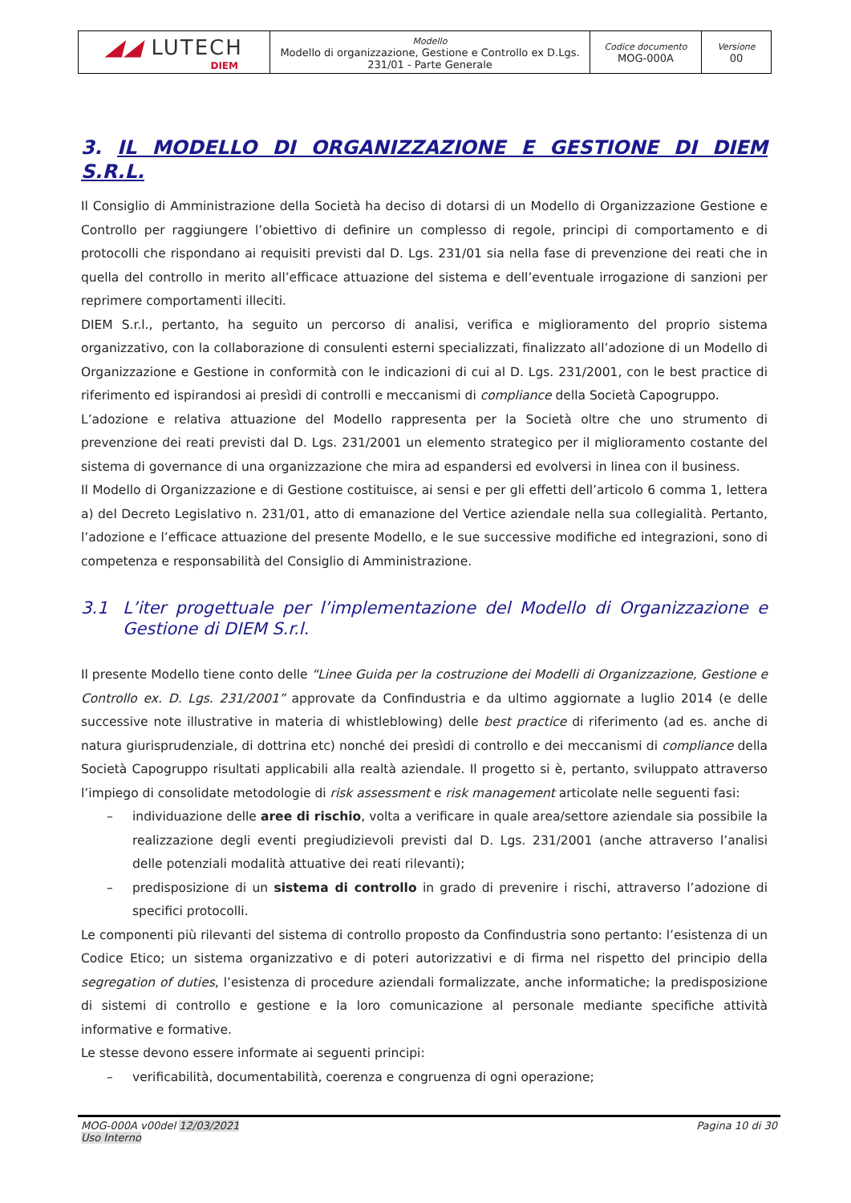| ◢◢ LUTECH DIEM | Modello Modello di organizzazione, Gestione e Controllo ex D.Lgs. 231/01 - Parte Generale | Codice documento MOG-000A | Versione 00 |
3. IL MODELLO DI ORGANIZZAZIONE E GESTIONE DI DIEM S.R.L.
Il Consiglio di Amministrazione della Società ha deciso di dotarsi di un Modello di Organizzazione Gestione e Controllo per raggiungere l’obiettivo di definire un complesso di regole, principi di comportamento e di protocolli che rispondano ai requisiti previsti dal D. Lgs. 231/01 sia nella fase di prevenzione dei reati che in quella del controllo in merito all’efficace attuazione del sistema e dell’eventuale irrogazione di sanzioni per reprimere comportamenti illeciti.
DIEM S.r.l., pertanto, ha seguito un percorso di analisi, verifica e miglioramento del proprio sistema organizzativo, con la collaborazione di consulenti esterni specializzati, finalizzato all’adozione di un Modello di Organizzazione e Gestione in conformità con le indicazioni di cui al D. Lgs. 231/2001, con le best practice di riferimento ed ispirandosi ai presìdi di controlli e meccanismi di compliance della Società Capogruppo.
L’adozione e relativa attuazione del Modello rappresenta per la Società oltre che uno strumento di prevenzione dei reati previsti dal D. Lgs. 231/2001 un elemento strategico per il miglioramento costante del sistema di governance di una organizzazione che mira ad espandersi ed evolversi in linea con il business.
Il Modello di Organizzazione e di Gestione costituisce, ai sensi e per gli effetti dell’articolo 6 comma 1, lettera a) del Decreto Legislativo n. 231/01, atto di emanazione del Vertice aziendale nella sua collegialità. Pertanto, l’adozione e l’efficace attuazione del presente Modello, e le sue successive modifiche ed integrazioni, sono di competenza e responsabilità del Consiglio di Amministrazione.
3.1 L’iter progettuale per l’implementazione del Modello di Organizzazione e Gestione di DIEM S.r.l.
Il presente Modello tiene conto delle “Linee Guida per la costruzione dei Modelli di Organizzazione, Gestione e Controllo ex. D. Lgs. 231/2001” approvate da Confindustria e da ultimo aggiornate a luglio 2014 (e delle successive note illustrative in materia di whistleblowing) delle best practice di riferimento (ad es. anche di natura giurisprudenziale, di dottrina etc) nonché dei presìdi di controllo e dei meccanismi di compliance della Società Capogruppo risultati applicabili alla realtà aziendale. Il progetto si è, pertanto, sviluppato attraverso l’impiego di consolidate metodologie di risk assessment e risk management articolate nelle seguenti fasi:
– individuazione delle aree di rischio, volta a verificare in quale area/settore aziendale sia possibile la realizzazione degli eventi pregiudizievoli previsti dal D. Lgs. 231/2001 (anche attraverso l’analisi delle potenziali modalità attuative dei reati rilevanti);
– predisposizione di un sistema di controllo in grado di prevenire i rischi, attraverso l’adozione di specifici protocolli.
Le componenti più rilevanti del sistema di controllo proposto da Confindustria sono pertanto: l’esistenza di un Codice Etico; un sistema organizzativo e di poteri autorizzativi e di firma nel rispetto del principio della segregation of duties, l’esistenza di procedure aziendali formalizzate, anche informatiche; la predisposizione di sistemi di controllo e gestione e la loro comunicazione al personale mediante specifiche attività informative e formative.
Le stesse devono essere informate ai seguenti principi:
– verificabilità, documentabilità, coerenza e congruenza di ogni operazione;
MOG-000A v00del 12/03/2021
Uso Interno
Pagina 10 di 30